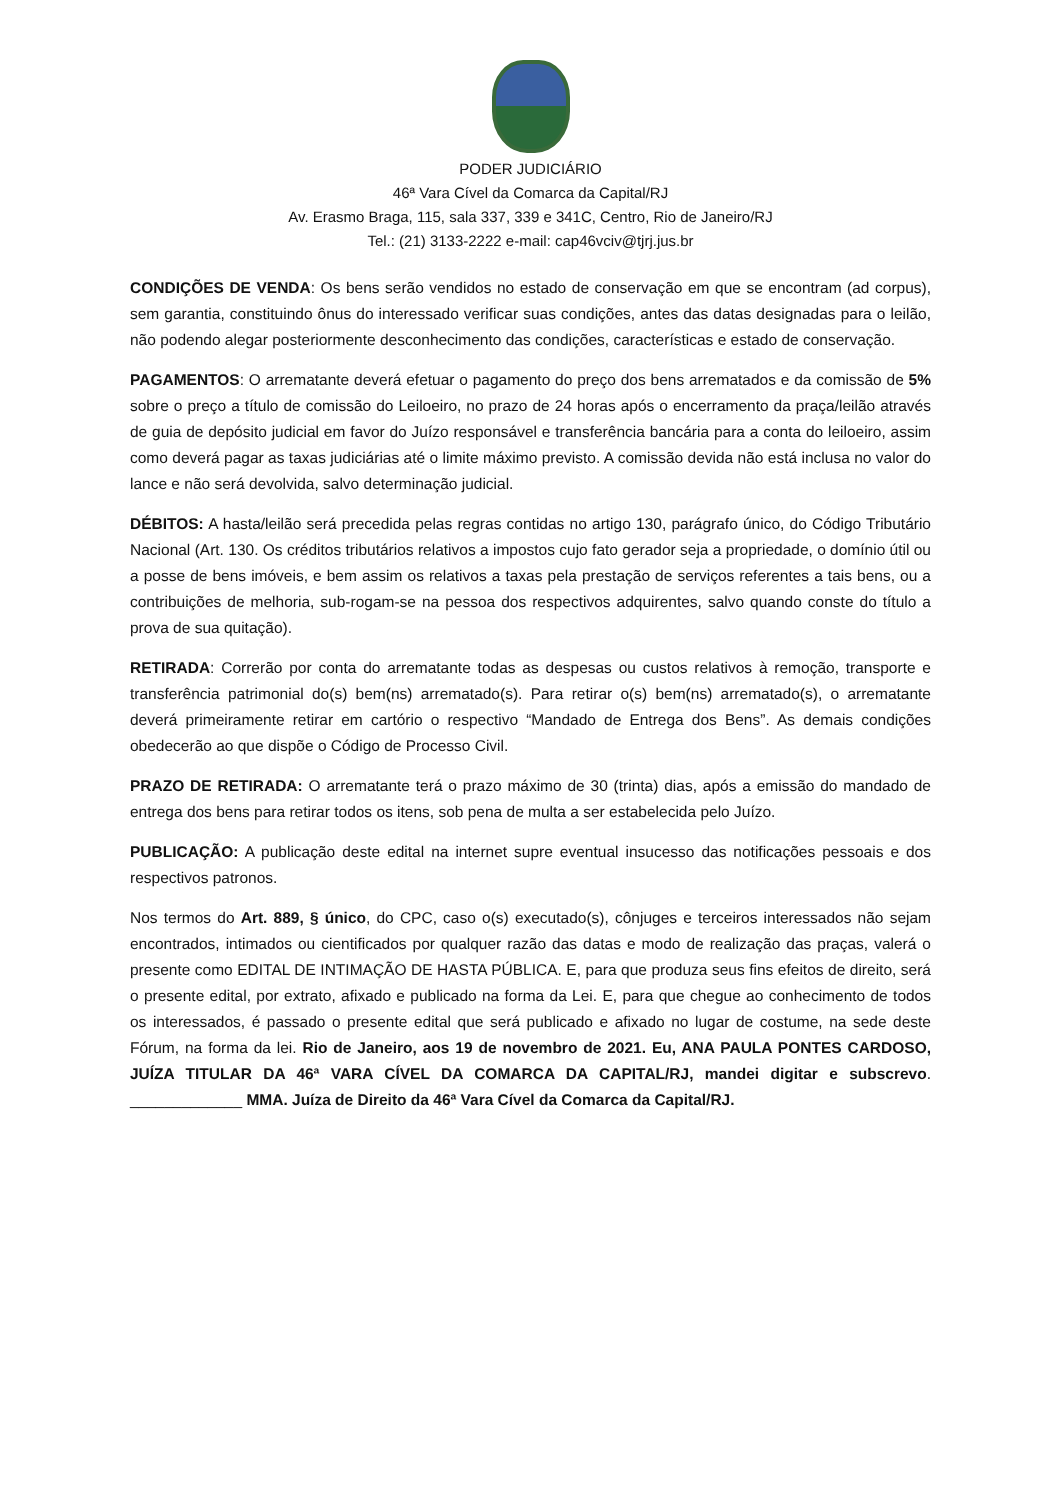PODER JUDICIÁRIO
46ª Vara Cível da Comarca da Capital/RJ
Av. Erasmo Braga, 115, sala 337, 339 e 341C, Centro, Rio de Janeiro/RJ
Tel.: (21) 3133-2222 e-mail: cap46vciv@tjrj.jus.br
CONDIÇÕES DE VENDA: Os bens serão vendidos no estado de conservação em que se encontram (ad corpus), sem garantia, constituindo ônus do interessado verificar suas condições, antes das datas designadas para o leilão, não podendo alegar posteriormente desconhecimento das condições, características e estado de conservação.
PAGAMENTOS: O arrematante deverá efetuar o pagamento do preço dos bens arrematados e da comissão de 5% sobre o preço a título de comissão do Leiloeiro, no prazo de 24 horas após o encerramento da praça/leilão através de guia de depósito judicial em favor do Juízo responsável e transferência bancária para a conta do leiloeiro, assim como deverá pagar as taxas judiciárias até o limite máximo previsto. A comissão devida não está inclusa no valor do lance e não será devolvida, salvo determinação judicial.
DÉBITOS: A hasta/leilão será precedida pelas regras contidas no artigo 130, parágrafo único, do Código Tributário Nacional (Art. 130. Os créditos tributários relativos a impostos cujo fato gerador seja a propriedade, o domínio útil ou a posse de bens imóveis, e bem assim os relativos a taxas pela prestação de serviços referentes a tais bens, ou a contribuições de melhoria, sub-rogam-se na pessoa dos respectivos adquirentes, salvo quando conste do título a prova de sua quitação).
RETIRADA: Correrão por conta do arrematante todas as despesas ou custos relativos à remoção, transporte e transferência patrimonial do(s) bem(ns) arrematado(s). Para retirar o(s) bem(ns) arrematado(s), o arrematante deverá primeiramente retirar em cartório o respectivo “Mandado de Entrega dos Bens”. As demais condições obedecerão ao que dispõe o Código de Processo Civil.
PRAZO DE RETIRADA: O arrematante terá o prazo máximo de 30 (trinta) dias, após a emissão do mandado de entrega dos bens para retirar todos os itens, sob pena de multa a ser estabelecida pelo Juízo.
PUBLICAÇÃO: A publicação deste edital na internet supre eventual insucesso das notificações pessoais e dos respectivos patronos.
Nos termos do Art. 889, § único, do CPC, caso o(s) executado(s), cônjuges e terceiros interessados não sejam encontrados, intimados ou cientificados por qualquer razão das datas e modo de realização das praças, valerá o presente como EDITAL DE INTIMAÇÃO DE HASTA PÚBLICA. E, para que produza seus fins efeitos de direito, será o presente edital, por extrato, afixado e publicado na forma da Lei. E, para que chegue ao conhecimento de todos os interessados, é passado o presente edital que será publicado e afixado no lugar de costume, na sede deste Fórum, na forma da lei. Rio de Janeiro, aos 19 de novembro de 2021. Eu, ANA PAULA PONTES CARDOSO, JUÍZA TITULAR DA 46ª VARA CÍVEL DA COMARCA DA CAPITAL/RJ, mandei digitar e subscrevo. _____________ MMA. Juíza de Direito da 46ª Vara Cível da Comarca da Capital/RJ.